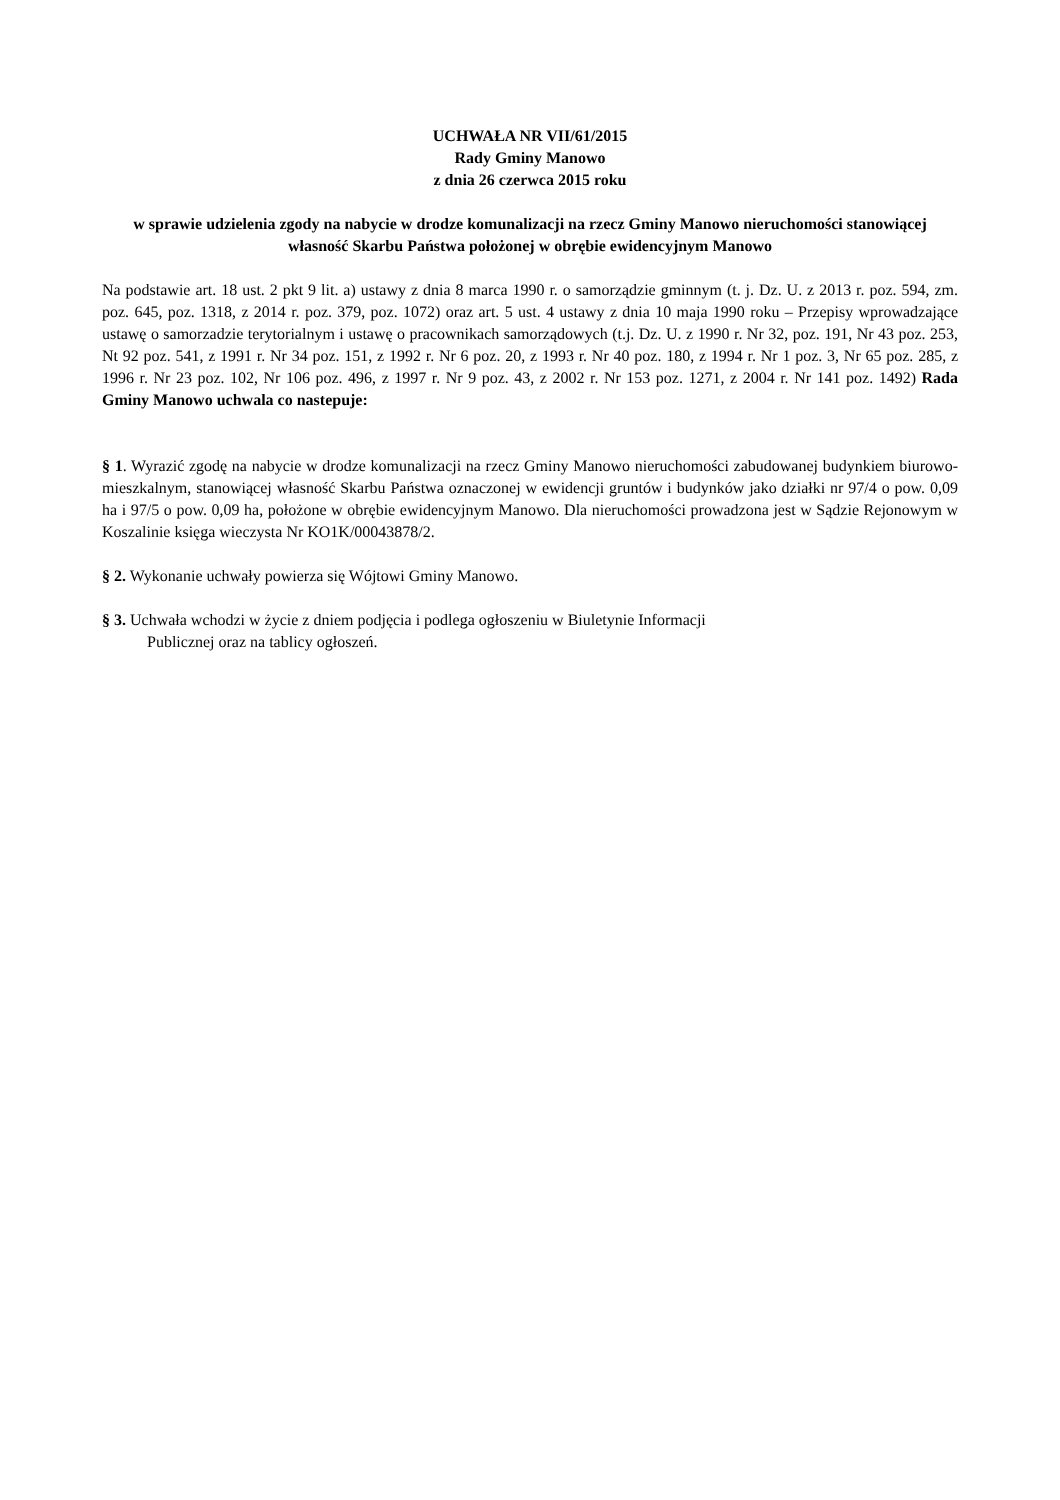UCHWAŁA NR VII/61/2015
Rady Gminy Manowo
z dnia 26 czerwca 2015 roku
w sprawie udzielenia zgody na nabycie w drodze komunalizacji na rzecz Gminy Manowo nieruchomości stanowiącej własność Skarbu Państwa położonej w obrębie ewidencyjnym Manowo
Na podstawie art. 18 ust. 2 pkt 9 lit. a) ustawy z dnia 8 marca 1990 r. o samorządzie gminnym (t. j. Dz. U. z 2013 r. poz. 594, zm. poz. 645, poz. 1318, z 2014 r. poz. 379, poz. 1072) oraz art. 5 ust. 4 ustawy z dnia 10 maja 1990 roku – Przepisy wprowadzające ustawę o samorzadzie terytorialnym i ustawę o pracownikach samorządowych (t.j. Dz. U. z 1990 r. Nr 32, poz. 191, Nr 43 poz. 253, Nt 92 poz. 541, z 1991 r. Nr 34 poz. 151, z 1992 r. Nr 6 poz. 20, z 1993 r. Nr 40 poz. 180, z 1994 r. Nr 1 poz. 3, Nr 65 poz. 285, z 1996 r. Nr 23 poz. 102, Nr 106 poz. 496, z 1997 r. Nr 9 poz. 43, z 2002 r. Nr 153 poz. 1271, z 2004 r. Nr 141 poz. 1492) Rada Gminy Manowo uchwala co nastepuje:
§ 1. Wyrazić zgodę na nabycie w drodze komunalizacji na rzecz Gminy Manowo nieruchomości zabudowanej budynkiem biurowo-mieszkalnym, stanowiącej własność Skarbu Państwa oznaczonej w ewidencji gruntów i budynków jako działki nr 97/4 o pow. 0,09 ha i 97/5 o pow. 0,09 ha, położone w obrębie ewidencyjnym Manowo. Dla nieruchomości prowadzona jest w Sądzie Rejonowym w Koszalinie księga wieczysta Nr KO1K/00043878/2.
§ 2. Wykonanie uchwały powierza się Wójtowi Gminy Manowo.
§ 3. Uchwała wchodzi w życie z dniem podjęcia i podlega ogłoszeniu w Biuletynie Informacji
Publicznej oraz na tablicy ogłoszeń.